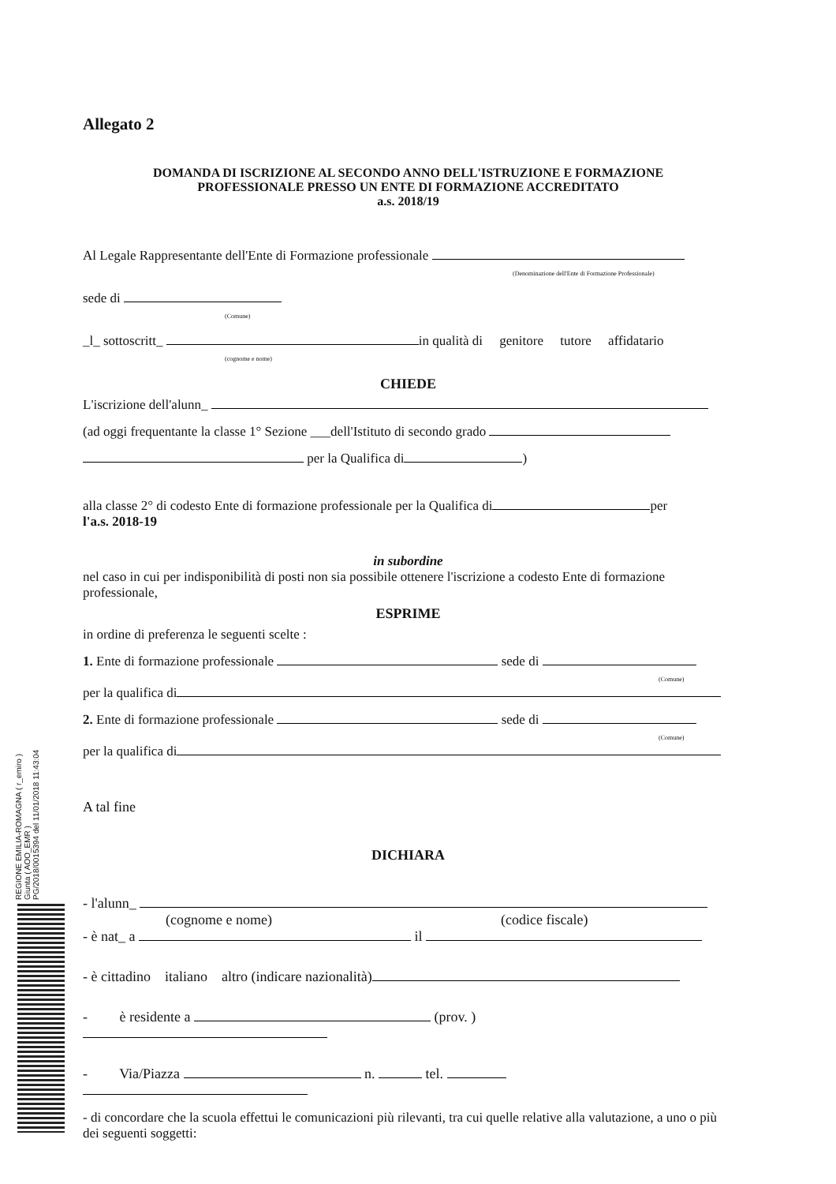REGIONE EMILIA-ROMAGNA ( r_emiro )
Giunta ( AOO_EMR )
PG/2018/0015394 del 11/01/2018 11:43:04
Allegato 2
DOMANDA DI ISCRIZIONE AL SECONDO ANNO DELL'ISTRUZIONE E FORMAZIONE
PROFESSIONALE PRESSO UN ENTE DI FORMAZIONE ACCREDITATO
a.s. 2018/19
Al Legale Rappresentante dell'Ente di Formazione professionale
(Denominazione dell'Ente di Formazione Professionale)
sede di
(Comune)
_l_ sottoscritt_ in qualità di genitore tutore affidatario
(cognome e nome)
CHIEDE
L'iscrizione dell'alunn_
(ad oggi frequentante la classe 1° Sezione ___dell'Istituto di secondo grado
per la Qualifica di )
alla classe 2° di codesto Ente di formazione professionale per la Qualifica di per
l'a.s. 2018-19
in subordine
nel caso in cui per indisponibilità di posti non sia possibile ottenere l'iscrizione a codesto Ente di formazione professionale,
ESPRIME
in ordine di preferenza le seguenti scelte :
1. Ente di formazione professionale sede di
(Comune)
per la qualifica di
2. Ente di formazione professionale sede di
(Comune)
per la qualifica di
A tal fine
DICHIARA
- l'alunn_
(cognome e nome) (codice fiscale)
- è nat_ a il
- è cittadino italiano altro (indicare nazionalità)
- è residente a (prov. )
- Via/Piazza n. tel.
- di concordare che la scuola effettui le comunicazioni più rilevanti, tra cui quelle relative alla valutazione, a uno o più dei seguenti soggetti: